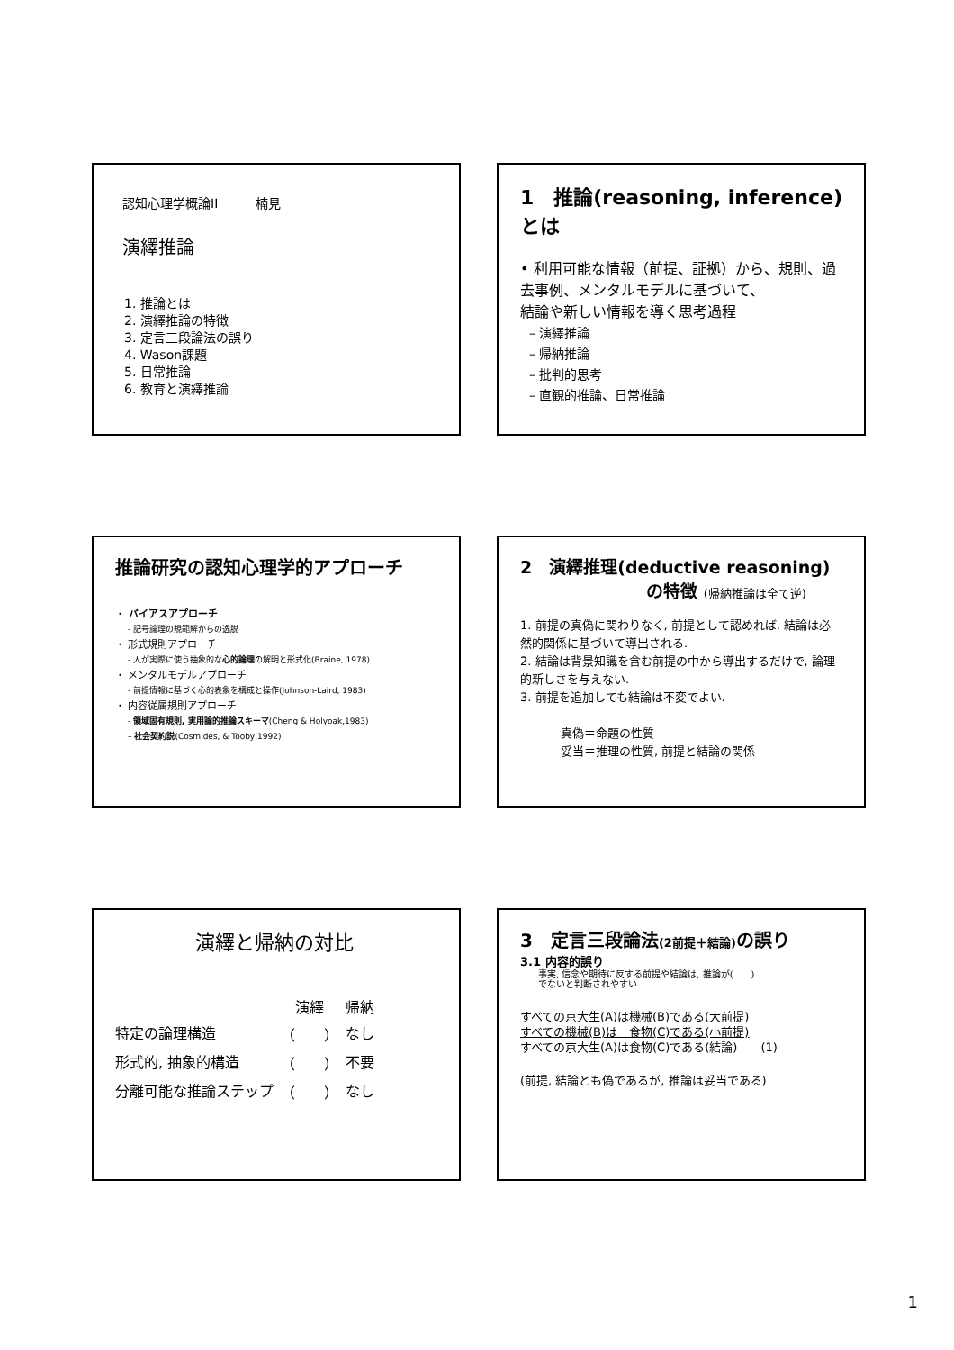認知心理学概論II　　　楠見
演繹推論
1. 推論とは
2. 演繹推論の特徴
3. 定言三段論法の誤り
4. Wason課題
5. 日常推論
6. 教育と演繹推論
1　推論(reasoning, inference)とは
• 利用可能な情報（前提、証拠）から、規則、過去事例、メンタルモデルに基づいて、
結論や新しい情報を導く思考過程
– 演繹推論
– 帰納推論
– 批判的思考
– 直観的推論、日常推論
推論研究の認知心理学的アプローチ
・ バイアスアプローチ
- 記号論理の規範解からの逸脱
・ 形式規則アプローチ
- 人が実際に使う抽象的な心的論理の解明と形式化(Braine, 1978)
・ メンタルモデルアプローチ
- 前提情報に基づく心的表象を構成と操作(Johnson-Laird, 1983)
・ 内容従属規則アプローチ
- 領域固有規則, 実用論的推論スキーマ(Cheng & Holyoak,1983)
– 社会契約説(Cosmides, & Tooby,1992)
2　演繹推理(deductive reasoning)
の特徴 (帰納推論は全て逆)
1. 前提の真偽に関わりなく, 前提として認めれば, 結論は必然的関係に基づいて導出される.
2. 結論は背景知識を含む前提の中から導出するだけで, 論理的新しさを与えない.
3. 前提を追加しても結論は不変でよい.
真偽＝命題の性質
妥当＝推理の性質, 前提と結論の関係
演繹と帰納の対比
| | 演繹 | 帰納 |
| 特定の論理構造 | （ ） | なし |
| 形式的, 抽象的構造 | （ ） | 不要 |
| 分離可能な推論ステップ | （ ） | なし |
3　定言三段論法(2前提＋結論) の誤り
3.1 内容的誤り
事実, 信念や期待に反する前提や結論は, 推論が(　　)
でないと判断されやすい
すべての京大生(A)は機械(B)である(大前提)
すべての機械(B)は　食物(C)である(小前提)
すべての京大生(A)は食物(C)である(結論)　　(1)
(前提, 結論とも偽であるが, 推論は妥当である)
1